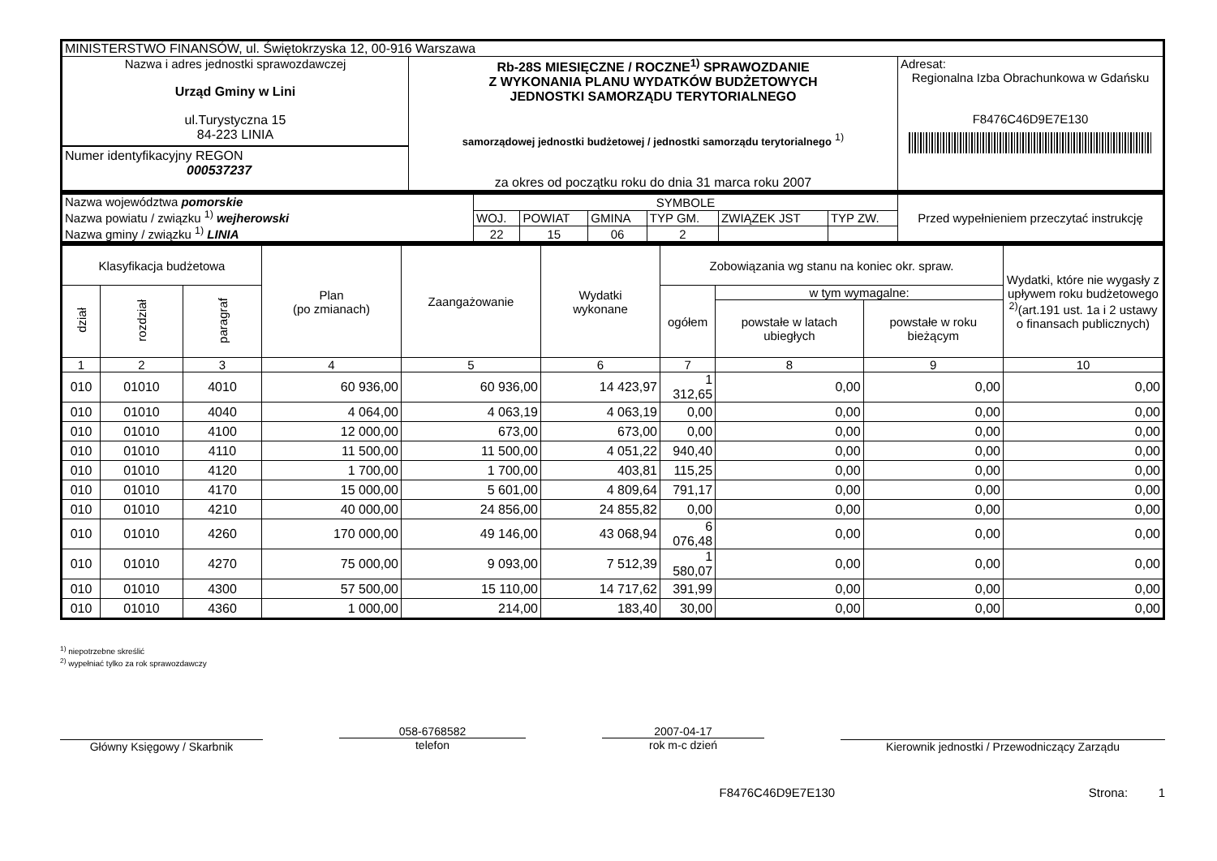| MINISTERSTWO FINANSÓW, ul. Świętokrzyska 12, 00-916 Warszawa | | |
| Nazwa i adres jednostki sprawozdawczej Urząd Gminy w Lini ul.Turystyczna 15 84-223 LINIA Numer identyfikacyjny REGON 000537237 | Rb-28S MIESIĘCZNE / ROCZNE<sup>1)</sup> SPRAWOZDANIE Z WYKONANIA PLANU WYDATKÓW BUDŻETOWYCH JEDNOSTKI SAMORZĄDU TERYTORIALNEGO samorządowej jednostki budżetowej / jednostki samorządu terytorialnego <sup>1)</sup> za okres od początku roku do dnia 31 marca roku 2007 | Adresat: Regionalna Izba Obrachunkowa w Gdańsku F8476C46D9E7E130 |
| Nazwa województwa pomorskie Nazwa powiatu / związku <sup>1)</sup> wejherowski Nazwa gminy / związku <sup>1)</sup> LINIA | SYMBOLE | | | | | | Przed wypełnieniem przeczytać instrukcję |
| | WOJ. | POWIAT | GMINA | TYP GM. | ZWIĄZEK JST | TYP ZW. | |
| | 22 | 15 | 06 | 2 | | | |
| Klasyfikacja budżetowa | | | Plan (po zmianach) | Zaangażowanie | Wydatki wykonane | Zobowiązania wg stanu na koniec okr. spraw. | | | Wydatki, które nie wygasły z upływem roku budżetowego <sup>2)</sup>(art.191 ust. 1a i 2 ustawy o finansach publicznych) |
| --- | --- | --- | --- | --- | --- | --- | --- | --- | --- |
| dział | rozdział | paragraf | | | | ogółem | w tym wymagalne: | | |
| | | | | | | | powstałe w latach ubiegłych | powstałe w roku bieżącym | |
| 1 | 2 | 3 | 4 | 5 | 6 | 7 | 8 | 9 | 10 |
| 010 | 01010 | 4010 | 60 936,00 | 60 936,00 | 14 423,97 | 1 312,65 | 0,00 | 0,00 | 0,00 |
| 010 | 01010 | 4040 | 4 064,00 | 4 063,19 | 4 063,19 | 0,00 | 0,00 | 0,00 | 0,00 |
| 010 | 01010 | 4100 | 12 000,00 | 673,00 | 673,00 | 0,00 | 0,00 | 0,00 | 0,00 |
| 010 | 01010 | 4110 | 11 500,00 | 11 500,00 | 4 051,22 | 940,40 | 0,00 | 0,00 | 0,00 |
| 010 | 01010 | 4120 | 1 700,00 | 1 700,00 | 403,81 | 115,25 | 0,00 | 0,00 | 0,00 |
| 010 | 01010 | 4170 | 15 000,00 | 5 601,00 | 4 809,64 | 791,17 | 0,00 | 0,00 | 0,00 |
| 010 | 01010 | 4210 | 40 000,00 | 24 856,00 | 24 855,82 | 0,00 | 0,00 | 0,00 | 0,00 |
| 010 | 01010 | 4260 | 170 000,00 | 49 146,00 | 43 068,94 | 6 076,48 | 0,00 | 0,00 | 0,00 |
| 010 | 01010 | 4270 | 75 000,00 | 9 093,00 | 7 512,39 | 1 580,07 | 0,00 | 0,00 | 0,00 |
| 010 | 01010 | 4300 | 57 500,00 | 15 110,00 | 14 717,62 | 391,99 | 0,00 | 0,00 | 0,00 |
| 010 | 01010 | 4360 | 1 000,00 | 214,00 | 183,40 | 30,00 | 0,00 | 0,00 | 0,00 |
<sup>1)</sup> niepotrzebne skreślić
<sup>2)</sup> wypełniać tylko za rok sprawozdawczy
Główny Księgowy / Skarbnik
058-6768582
telefon
2007-04-17
rok m-c dzień
Kierownik jednostki / Przewodniczący Zarządu
F8476C46D9E7E130 Strona: 1